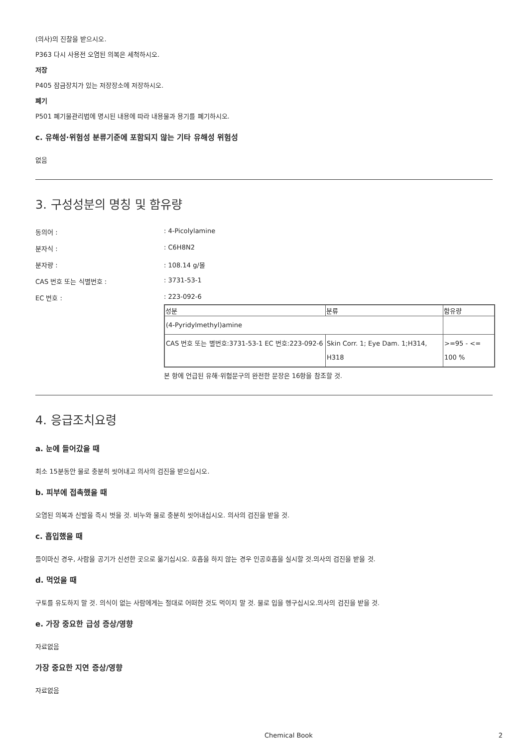(의사)의 진찰을 받으시오.
P363 다시 사용전 오염된 의복은 세척하시오.
저장
P405 잠금장치가 있는 저장장소에 저장하시오.
폐기
P501 폐기물관리법에 명시된 내용에 따라 내용물과 용기를 폐기하시오.
c. 유해성·위험성 분류기준에 포함되지 않는 기타 유해성 위험성
없음
3. 구성성분의 명칭 및 함유량
동의어 :: 4-Picolylamine
분자식 :: C6H8N2
분자량 :: 108.14 g/몰
CAS 번호 또는 식별번호 :: 3731-53-1
EC 번호 :: 223-092-6
| 성분 | 분류 | 함유량 |
| --- | --- | --- |
| (4-Pyridylmethyl)amine | | |
| CAS 번호 또는 별번호:3731-53-1 EC 번호:223-092-6 | Skin Corr. 1; Eye Dam. 1;H314, H318 | >=95 - <= 100 % |
본 항에 언급된 유해·위험문구의 완전한 문장은 16항을 참조할 것.
4. 응급조치요령
a. 눈에 들어갔을 때
최소 15분동안 물로 충분히 씻어내고 의사의 검진을 받으십시오.
b. 피부에 접촉했을 때
오염된 의복과 신발을 즉시 벗을 것. 비누와 물로 충분히 씻어내십시오. 의사의 검진을 받을 것.
c. 흡입했을 때
들이마신 경우, 사람을 공기가 신선한 곳으로 옮기십시오. 호흡을 하지 않는 경우 인공호흡을 실시할 것.의사의 검진을 받을 것.
d. 먹었을 때
구토를 유도하지 말 것. 의식이 없는 사람에게는 절대로 어떠한 것도 먹이지 말 것. 물로 입을 헹구십시오.의사의 검진을 받을 것.
e. 가장 중요한 급성 증상/영향
자료없음
가장 중요한 지연 증상/영향
자료없음
Chemical Book 2